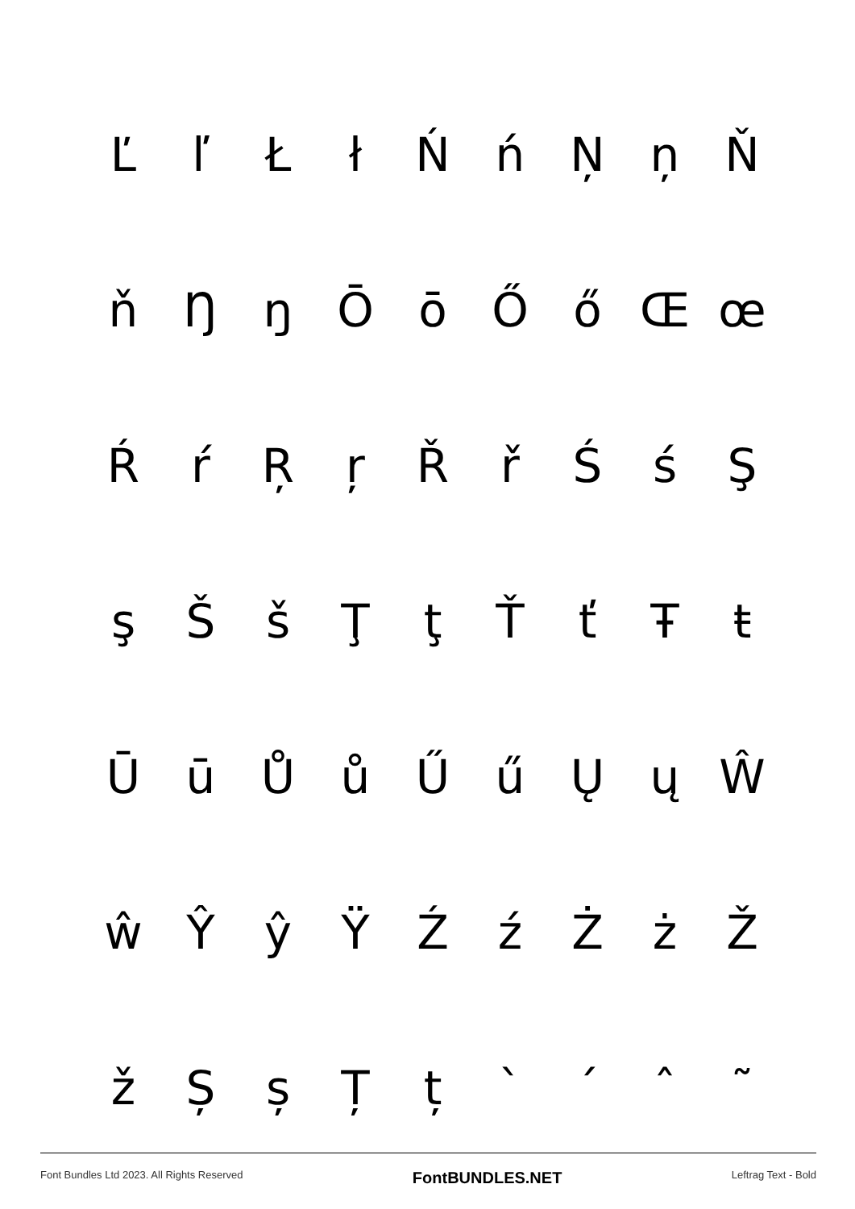| Ľ | ľ | Ł | ł | Ń | ń | Ņ | ņ | Ň |
| ň | Ŋ | ŋ | Ō | ō | Ő | ő | Œ | œ |
| Ŕ | ŕ | Ŗ | ŗ | Ř | ř | Ś | ś | Ş |
| ş | Š | š | Ţ | ţ | Ť | ť | Ŧ | ŧ |
| Ū | ū | Ů | ů | Ű | ű | Ų | ų | Ŵ |
| ŵ | Ŷ | ŷ | Ÿ | Ź | ź | Ż | ż | Ž |
| ž | Ș | ș | Ț | ț | ˋ | ˊ | ˆ | ˜ |
Font Bundles Ltd 2023. All Rights Reserved FontBUNDLES.NET Leftrag Text - Bold